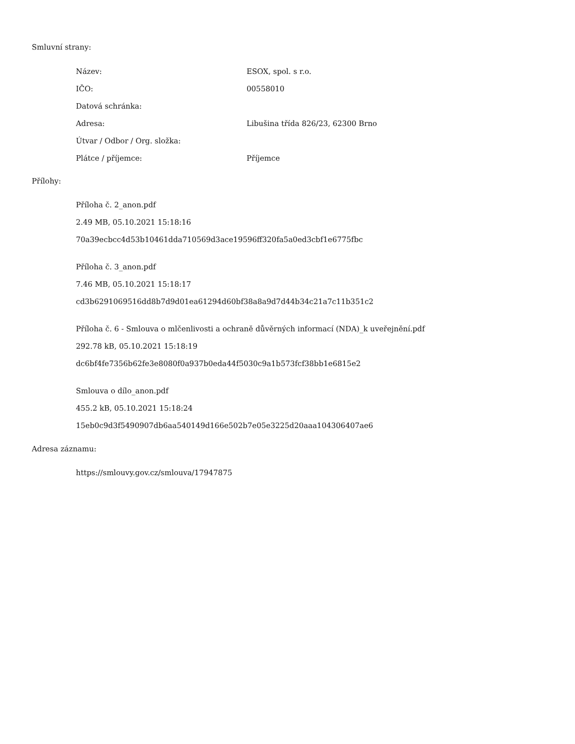Smluvní strany:
| Název: | ESOX, spol. s r.o. |
| IČO: | 00558010 |
| Datová schránka: | |
| Adresa: | Libušina třída 826/23, 62300 Brno |
| Útvar / Odbor / Org. složka: | |
| Plátce / příjemce: | Příjemce |
Přílohy:
Příloha č. 2_anon.pdf
2.49 MB, 05.10.2021 15:18:16
70a39ecbcc4d53b10461dda710569d3ace19596ff320fa5a0ed3cbf1e6775fbc
Příloha č. 3_anon.pdf
7.46 MB, 05.10.2021 15:18:17
cd3b6291069516dd8b7d9d01ea61294d60bf38a8a9d7d44b34c21a7c11b351c2
Příloha č. 6 - Smlouva o mlčenlivosti a ochraně důvěrných informací (NDA)_k uveřejnění.pdf
292.78 kB, 05.10.2021 15:18:19
dc6bf4fe7356b62fe3e8080f0a937b0eda44f5030c9a1b573fcf38bb1e6815e2
Smlouva o dílo_anon.pdf
455.2 kB, 05.10.2021 15:18:24
15eb0c9d3f5490907db6aa540149d166e502b7e05e3225d20aaa104306407ae6
Adresa záznamu:
https://smlouvy.gov.cz/smlouva/17947875